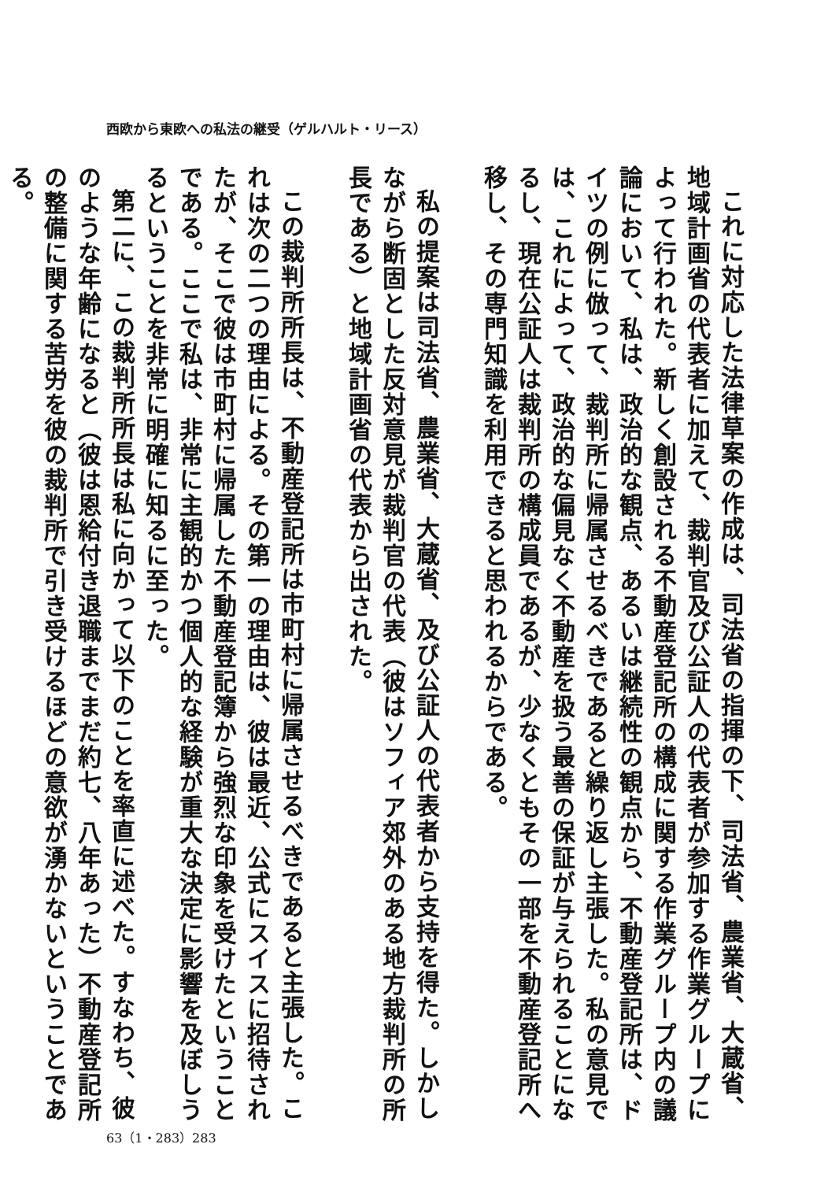西欧から東欧への私法の継受（ゲルハルト・リース）
これに対応した法律草案の作成は、司法省の指揮の下、司法省、農業省、大蔵省、地域計画省の代表者に加えて、裁判官及び公証人の代表者が参加する作業グループによって行われた。新しく創設される不動産登記所の構成に関する作業グループ内の議論において、私は、政治的な観点、あるいは継続性の観点から、不動産登記所は、ドイツの例に倣って、裁判所に帰属させるべきであると繰り返し主張した。私の意見では、これによって、政治的な偏見なく不動産を扱う最善の保証が与えられることになるし、現在公証人は裁判所の構成員であるが、少なくともその一部を不動産登記所へ移し、その専門知識を利用できると思われるからである。
私の提案は司法省、農業省、大蔵省、及び公証人の代表者から支持を得た。しかしながら断固とした反対意見が裁判官の代表（彼はソフィア郊外のある地方裁判所の所長である）と地域計画省の代表から出された。
この裁判所所長は、不動産登記所は市町村に帰属させるべきであると主張した。これは次の二つの理由による。その第一の理由は、彼は最近、公式にスイスに招待されたが、そこで彼は市町村に帰属した不動産登記簿から強烈な印象を受けたということである。ここで私は、非常に主観的かつ個人的な経験が重大な決定に影響を及ぼしうるということを非常に明確に知るに至った。
第二に、この裁判所所長は私に向かって以下のことを率直に述べた。すなわち、彼のような年齢になると（彼は恩給付き退職までまだ約七、八年あった）不動産登記所の整備に関する苦労を彼の裁判所で引き受けるほどの意欲が湧かないということである。
63（1・283）283